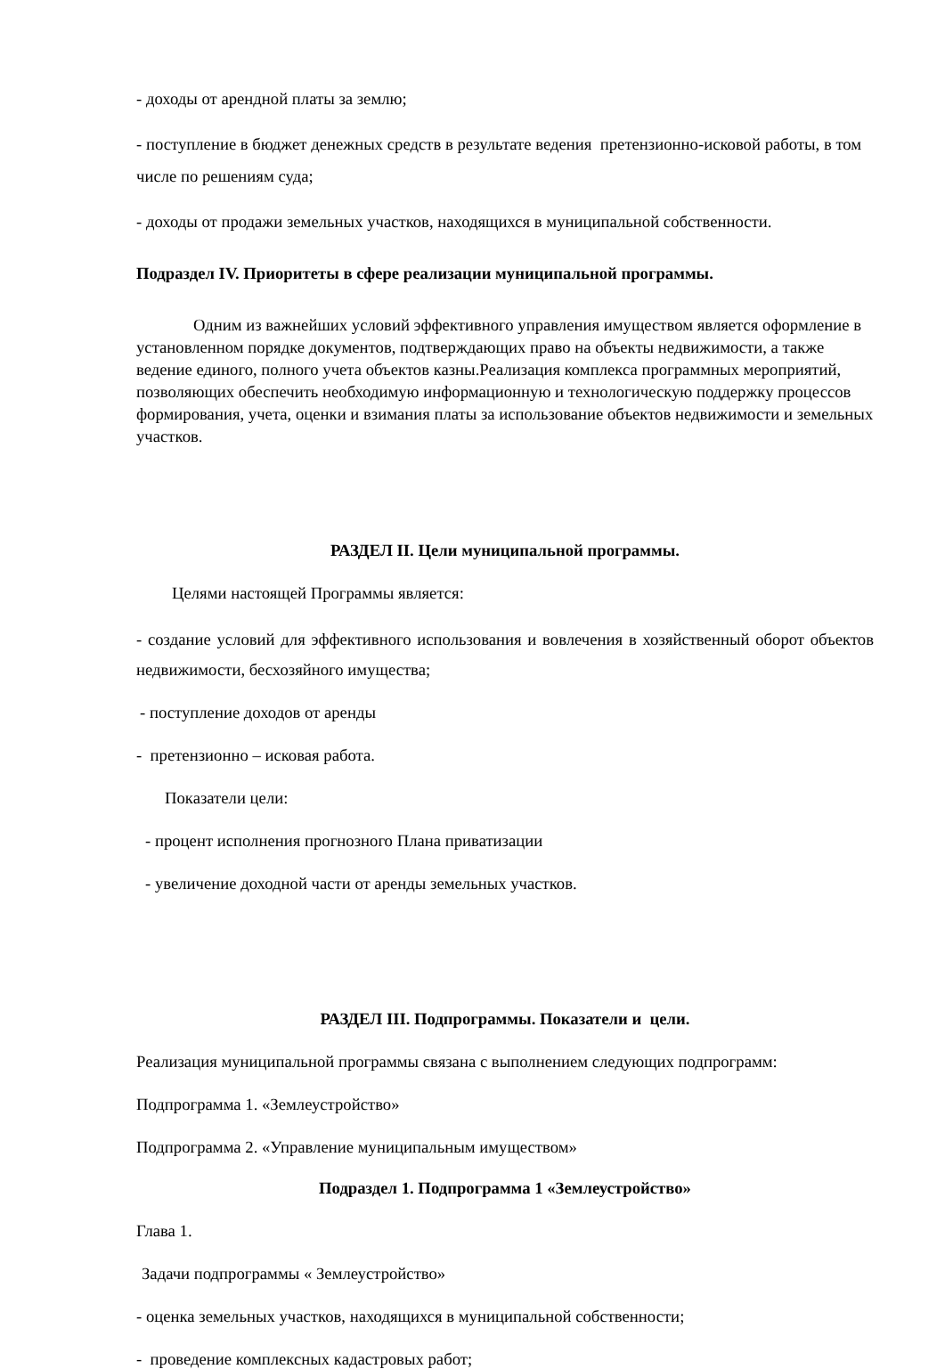- доходы от арендной платы за землю;
- поступление в бюджет денежных средств в результате ведения претензионно-исковой работы, в том числе по решениям суда;
- доходы от продажи земельных участков, находящихся в муниципальной собственности.
Подраздел IV. Приоритеты в сфере реализации муниципальной программы.
Одним из важнейших условий эффективного управления имуществом является оформление в установленном порядке документов, подтверждающих право на объекты недвижимости, а также ведение единого, полного учета объектов казны.Реализация комплекса программных мероприятий, позволяющих обеспечить необходимую информационную и технологическую поддержку процессов формирования, учета, оценки и взимания платы за использование объектов недвижимости и земельных участков.
РАЗДЕЛ II. Цели муниципальной программы.
Целями настоящей Программы является:
- создание условий для эффективного использования и вовлечения в хозяйственный оборот объектов недвижимости, бесхозяйного имущества;
- поступление доходов от аренды
- претензионно – исковая работа.
Показатели цели:
- процент исполнения прогнозного Плана приватизации
- увеличение доходной части от аренды земельных участков.
РАЗДЕЛ III. Подпрограммы. Показатели и цели.
Реализация муниципальной программы связана с выполнением следующих подпрограмм:
Подпрограмма 1. «Землеустройство»
Подпрограмма 2. «Управление муниципальным имуществом»
Подраздел 1. Подпрограмма 1 «Землеустройство»
Глава 1.
Задачи подпрограммы « Землеустройство»
- оценка земельных участков, находящихся в муниципальной собственности;
- проведение комплексных кадастровых работ;